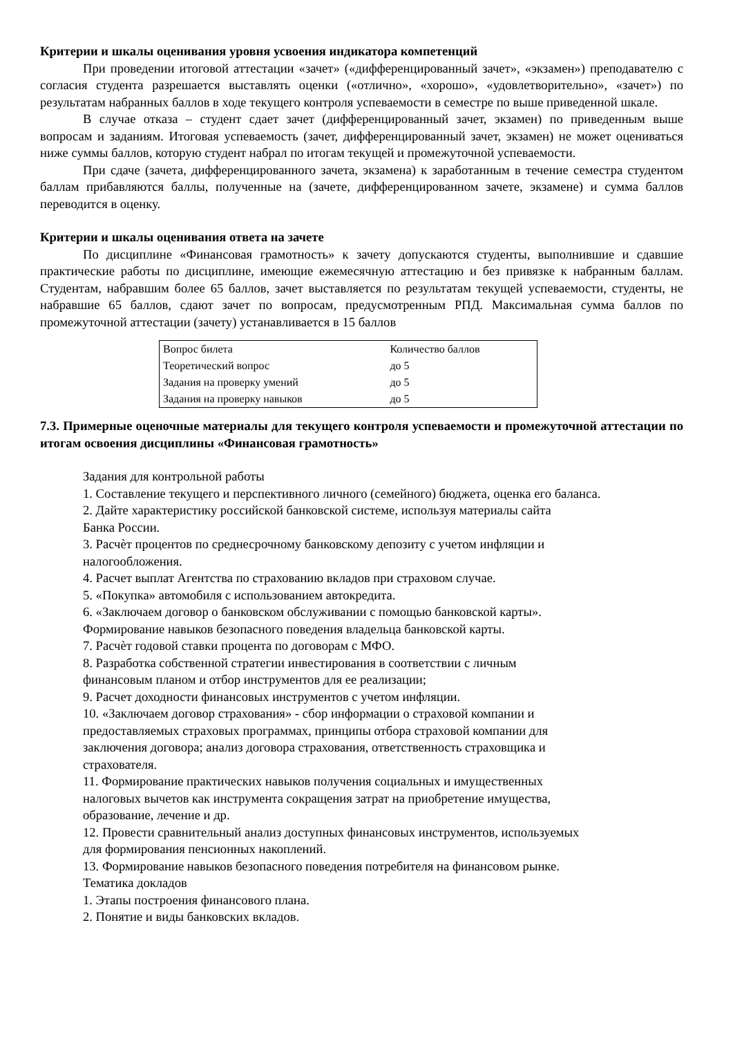Критерии и шкалы оценивания уровня усвоения индикатора компетенций
При проведении итоговой аттестации «зачет» («дифференцированный зачет», «экзамен») преподавателю с согласия студента разрешается выставлять оценки («отлично», «хорошо», «удовлетворительно», «зачет») по результатам набранных баллов в ходе текущего контроля успеваемости в семестре по выше приведенной шкале.
В случае отказа – студент сдает зачет (дифференцированный зачет, экзамен) по приведенным выше вопросам и заданиям. Итоговая успеваемость (зачет, дифференцированный зачет, экзамен) не может оцениваться ниже суммы баллов, которую студент набрал по итогам текущей и промежуточной успеваемости.
При сдаче (зачета, дифференцированного зачета, экзамена) к заработанным в течение семестра студентом баллам прибавляются баллы, полученные на (зачете, дифференцированном зачете, экзамене) и сумма баллов переводится в оценку.
Критерии и шкалы оценивания ответа на зачете
По дисциплине «Финансовая грамотность» к зачету допускаются студенты, выполнившие и сдавшие практические работы по дисциплине, имеющие ежемесячную аттестацию и без привязке к набранным баллам. Студентам, набравшим более 65 баллов, зачет выставляется по результатам текущей успеваемости, студенты, не набравшие 65 баллов, сдают зачет по вопросам, предусмотренным РПД. Максимальная сумма баллов по промежуточной аттестации (зачету) устанавливается в 15 баллов
| Вопрос билета | Количество баллов |
| Теоретический вопрос | до 5 |
| Задания на проверку умений | до 5 |
| Задания на проверку навыков | до 5 |
7.3. Примерные оценочные материалы для текущего контроля успеваемости и промежуточной аттестации по итогам освоения дисциплины «Финансовая грамотность»
Задания для контрольной работы
1. Составление текущего и перспективного личного (семейного) бюджета, оценка его баланса.
2. Дайте характеристику российской банковской системе, используя материалы сайта
Банка России.
3. Расчѐт процентов по среднесрочному банковскому депозиту с учетом инфляции и
налогообложения.
4. Расчет выплат Агентства по страхованию вкладов при страховом случае.
5. «Покупка» автомобиля с использованием автокредита.
6. «Заключаем договор о банковском обслуживании с помощью банковской карты».
Формирование навыков безопасного поведения владельца банковской карты.
7. Расчѐт годовой ставки процента по договорам с МФО.
8. Разработка собственной стратегии инвестирования в соответствии с личным
финансовым планом и отбор инструментов для ее реализации;
9. Расчет доходности финансовых инструментов с учетом инфляции.
10. «Заключаем договор страхования» - сбор информации о страховой компании и
предоставляемых страховых программах, принципы отбора страховой компании для
заключения договора; анализ договора страхования, ответственность страховщика и
страхователя.
11. Формирование практических навыков получения социальных и имущественных
налоговых вычетов как инструмента сокращения затрат на приобретение имущества,
образование, лечение и др.
12. Провести сравнительный анализ доступных финансовых инструментов, используемых
для формирования пенсионных накоплений.
13. Формирование навыков безопасного поведения потребителя на финансовом рынке.
Тематика докладов
1. Этапы построения финансового плана.
2. Понятие и виды банковских вкладов.